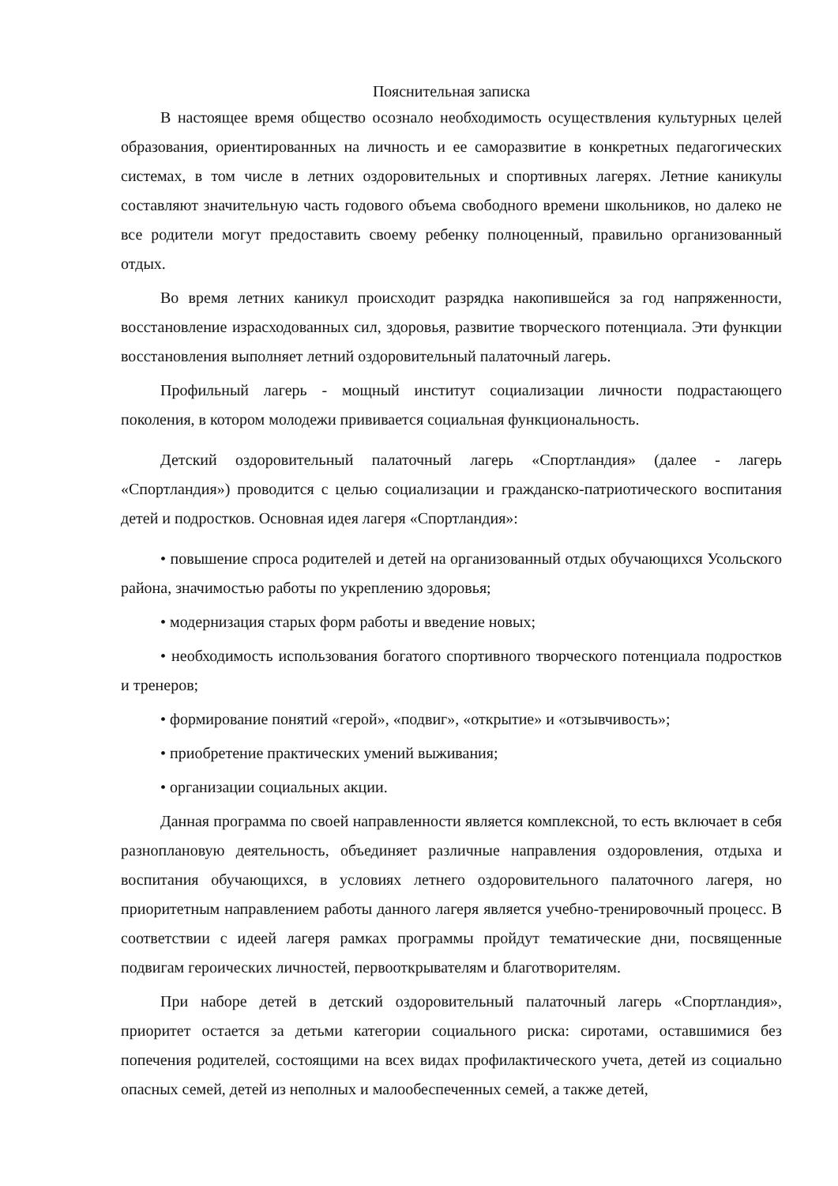Пояснительная записка
В настоящее время общество осознало необходимость осуществления культурных целей образования, ориентированных на личность и ее саморазвитие в конкретных педагогических системах, в том числе в летних оздоровительных и спортивных лагерях. Летние каникулы составляют значительную часть годового объема свободного времени школьников, но далеко не все родители могут предоставить своему ребенку полноценный, правильно организованный отдых.
Во время летних каникул происходит разрядка накопившейся за год напряженности, восстановление израсходованных сил, здоровья, развитие творческого потенциала. Эти функции восстановления выполняет летний оздоровительный палаточный лагерь.
Профильный лагерь - мощный институт социализации личности подрастающего поколения, в котором молодежи прививается социальная функциональность.
Детский оздоровительный палаточный лагерь «Спортландия» (далее - лагерь «Спортландия») проводится с целью социализации и гражданско-патриотического воспитания детей и подростков. Основная идея лагеря «Спортландия»:
• повышение спроса родителей и детей на организованный отдых обучающихся Усольского района, значимостью работы по укреплению здоровья;
• модернизация старых форм работы и введение новых;
• необходимость использования богатого спортивного творческого потенциала подростков и тренеров;
• формирование понятий «герой», «подвиг», «открытие» и «отзывчивость»;
• приобретение практических умений выживания;
• организации социальных акции.
Данная программа по своей направленности является комплексной, то есть включает в себя разноплановую деятельность, объединяет различные направления оздоровления, отдыха и воспитания обучающихся, в условиях летнего оздоровительного палаточного лагеря, но приоритетным направлением работы данного лагеря является учебно-тренировочный процесс. В соответствии с идеей лагеря рамках программы пройдут тематические дни, посвященные подвигам героических личностей, первооткрывателям и благотворителям.
При наборе детей в детский оздоровительный палаточный лагерь «Спортландия», приоритет остается за детьми категории социального риска: сиротами, оставшимися без попечения родителей, состоящими на всех видах профилактического учета, детей из социально опасных семей, детей из неполных и малообеспеченных семей, а также детей,